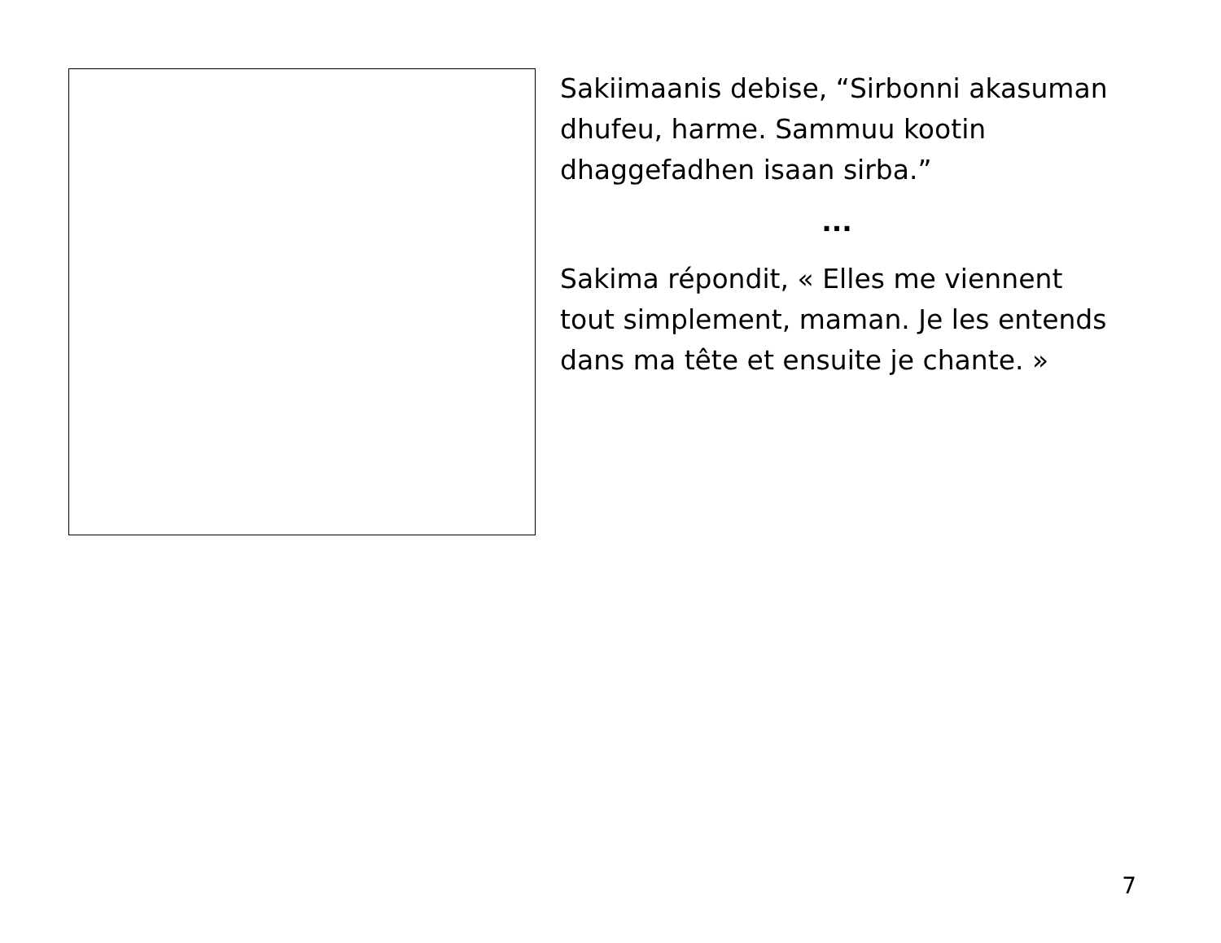Sakiimaanis debise, “Sirbonni akasuman dhufeu, harme. Sammuu kootin dhaggefadhen isaan sirba.”
...
Sakima répondit, « Elles me viennent tout simplement, maman. Je les entends dans ma tête et ensuite je chante. »
7